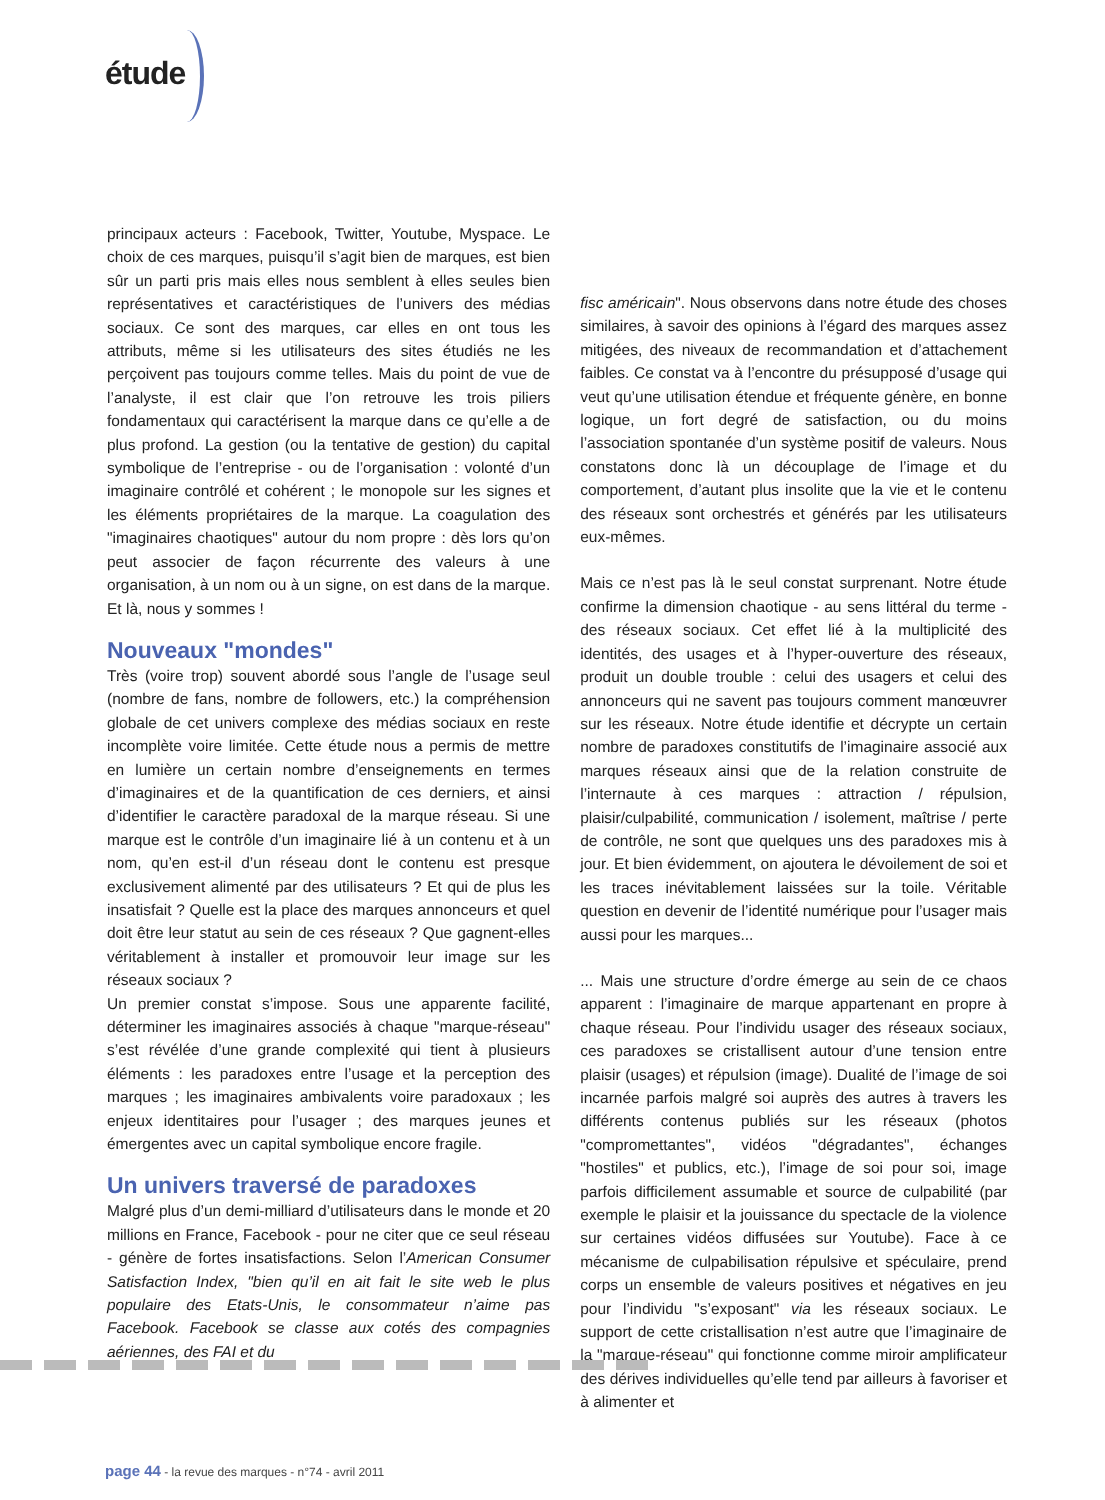étude
principaux acteurs : Facebook, Twitter, Youtube, Myspace. Le choix de ces marques, puisqu’il s’agit bien de marques, est bien sûr un parti pris mais elles nous semblent à elles seules bien représentatives et caractéristiques de l’univers des médias sociaux. Ce sont des marques, car elles en ont tous les attributs, même si les utilisateurs des sites étudiés ne les perçoivent pas toujours comme telles. Mais du point de vue de l’analyste, il est clair que l’on retrouve les trois piliers fondamentaux qui caractérisent la marque dans ce qu’elle a de plus profond. La gestion (ou la tentative de gestion) du capital symbolique de l’entreprise - ou de l’organisation : volonté d’un imaginaire contrôlé et cohérent ; le monopole sur les signes et les éléments propriétaires de la marque. La coagulation des "imaginaires chaotiques" autour du nom propre : dès lors qu’on peut associer de façon récurrente des valeurs à une organisation, à un nom ou à un signe, on est dans de la marque. Et là, nous y sommes !
Nouveaux "mondes"
Très (voire trop) souvent abordé sous l’angle de l’usage seul (nombre de fans, nombre de followers, etc.) la compréhension globale de cet univers complexe des médias sociaux en reste incomplète voire limitée. Cette étude nous a permis de mettre en lumière un certain nombre d’enseignements en termes d’imaginaires et de la quantification de ces derniers, et ainsi d’identifier le caractère paradoxal de la marque réseau. Si une marque est le contrôle d’un imaginaire lié à un contenu et à un nom, qu’en est-il d’un réseau dont le contenu est presque exclusivement alimenté par des utilisateurs ? Et qui de plus les insatisfait ? Quelle est la place des marques annonceurs et quel doit être leur statut au sein de ces réseaux ? Que gagnent-elles véritablement à installer et promouvoir leur image sur les réseaux sociaux ?
Un premier constat s’impose. Sous une apparente facilité, déterminer les imaginaires associés à chaque "marque-réseau" s’est révélée d’une grande complexité qui tient à plusieurs éléments : les paradoxes entre l’usage et la perception des marques ; les imaginaires ambivalents voire paradoxaux ; les enjeux identitaires pour l’usager ; des marques jeunes et émergentes avec un capital symbolique encore fragile.
Un univers traversé de paradoxes
Malgré plus d’un demi-milliard d’utilisateurs dans le monde et 20 millions en France, Facebook - pour ne citer que ce seul réseau - génère de fortes insatisfactions. Selon l’American Consumer Satisfaction Index, "bien qu’il en ait fait le site web le plus populaire des Etats-Unis, le consommateur n’aime pas Facebook. Facebook se classe aux cotés des compagnies aériennes, des FAI et du
fisc américain". Nous observons dans notre étude des choses similaires, à savoir des opinions à l’égard des marques assez mitigées, des niveaux de recommandation et d’attachement faibles. Ce constat va à l’encontre du présupposé d’usage qui veut qu’une utilisation étendue et fréquente génère, en bonne logique, un fort degré de satisfaction, ou du moins l’association spontanée d’un système positif de valeurs. Nous constatons donc là un découplage de l’image et du comportement, d’autant plus insolite que la vie et le contenu des réseaux sont orchestrés et générés par les utilisateurs eux-mêmes.
Mais ce n’est pas là le seul constat surprenant. Notre étude confirme la dimension chaotique - au sens littéral du terme - des réseaux sociaux. Cet effet lié à la multiplicité des identités, des usages et à l’hyper-ouverture des réseaux, produit un double trouble : celui des usagers et celui des annonceurs qui ne savent pas toujours comment manœuvrer sur les réseaux. Notre étude identifie et décrypte un certain nombre de paradoxes constitutifs de l’imaginaire associé aux marques réseaux ainsi que de la relation construite de l’internaute à ces marques : attraction / répulsion, plaisir/culpabilité, communication / isolement, maîtrise / perte de contrôle, ne sont que quelques uns des paradoxes mis à jour. Et bien évidemment, on ajoutera le dévoilement de soi et les traces inévitablement laissées sur la toile. Véritable question en devenir de l’identité numérique pour l’usager mais aussi pour les marques...
... Mais une structure d’ordre émerge au sein de ce chaos apparent : l’imaginaire de marque appartenant en propre à chaque réseau. Pour l’individu usager des réseaux sociaux, ces paradoxes se cristallisent autour d’une tension entre plaisir (usages) et répulsion (image). Dualité de l’image de soi incarnée parfois malgré soi auprès des autres à travers les différents contenus publiés sur les réseaux (photos "compromettantes", vidéos "dégradantes", échanges "hostiles" et publics, etc.), l’image de soi pour soi, image parfois difficilement assumable et source de culpabilité (par exemple le plaisir et la jouissance du spectacle de la violence sur certaines vidéos diffusées sur Youtube). Face à ce mécanisme de culpabilisation répulsive et spéculaire, prend corps un ensemble de valeurs positives et négatives en jeu pour l’individu "s’exposant" via les réseaux sociaux. Le support de cette cristallisation n’est autre que l’imaginaire de la "marque-réseau" qui fonctionne comme miroir amplificateur des dérives individuelles qu’elle tend par ailleurs à favoriser et à alimenter et
page 44 - la revue des marques - n°74 - avril 2011